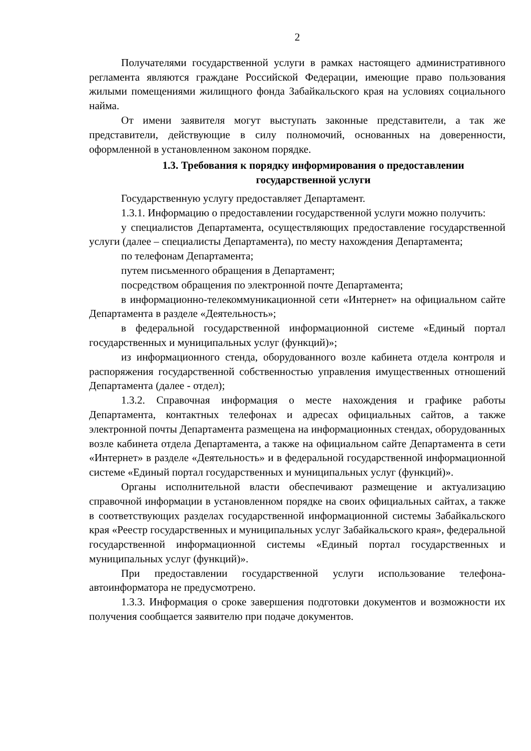2
Получателями государственной услуги в рамках настоящего административного регламента являются граждане Российской Федерации, имеющие право пользования жилыми помещениями жилищного фонда Забайкальского края на условиях социального найма.
От имени заявителя могут выступать законные представители, а так же представители, действующие в силу полномочий, основанных на доверенности, оформленной в установленном законом порядке.
1.3. Требования к порядку информирования о предоставлении государственной услуги
Государственную услугу предоставляет Департамент.
1.3.1. Информацию о предоставлении государственной услуги можно получить:
у специалистов Департамента, осуществляющих предоставление государственной услуги (далее – специалисты Департамента), по месту нахождения Департамента;
по телефонам Департамента;
путем письменного обращения в Департамент;
посредством обращения по электронной почте Департамента;
в информационно-телекоммуникационной сети «Интернет» на официальном сайте Департамента в разделе «Деятельность»;
в федеральной государственной информационной системе «Единый портал государственных и муниципальных услуг (функций)»;
из информационного стенда, оборудованного возле кабинета отдела контроля и распоряжения государственной собственностью управления имущественных отношений Департамента (далее - отдел);
1.3.2. Справочная информация о месте нахождения и графике работы Департамента, контактных телефонах и адресах официальных сайтов, а также электронной почты Департамента размещена на информационных стендах, оборудованных возле кабинета отдела Департамента, а также на официальном сайте Департамента в сети «Интернет» в разделе «Деятельность» и в федеральной государственной информационной системе «Единый портал государственных и муниципальных услуг (функций)».
Органы исполнительной власти обеспечивают размещение и актуализацию справочной информации в установленном порядке на своих официальных сайтах, а также в соответствующих разделах государственной информационной системы Забайкальского края «Реестр государственных и муниципальных услуг Забайкальского края», федеральной государственной информационной системы «Единый портал государственных и муниципальных услуг (функций)».
При предоставлении государственной услуги использование телефона-автоинформатора не предусмотрено.
1.3.3. Информация о сроке завершения подготовки документов и возможности их получения сообщается заявителю при подаче документов.